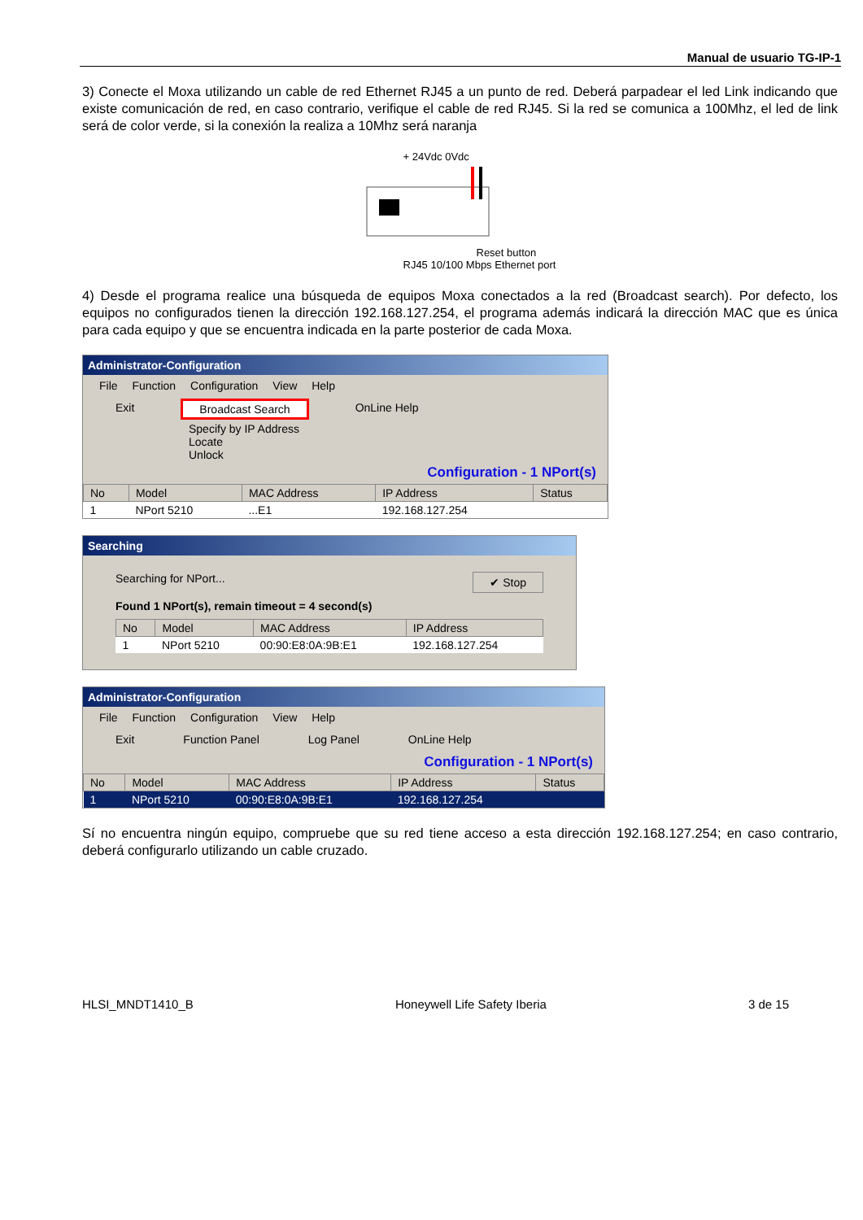Manual de usuario TG-IP-1
3) Conecte el Moxa utilizando un cable de red Ethernet RJ45 a un punto de red. Deberá parpadear el led Link indicando que existe comunicación de red, en caso contrario, verifique el cable de red RJ45. Si la red se comunica a 100Mhz, el led de link será de color verde, si la conexión la realiza a 10Mhz será naranja
+ 24Vdc 0Vdc
Reset button
RJ45 10/100 Mbps Ethernet port
4) Desde el programa realice una búsqueda de equipos Moxa conectados a la red (Broadcast search). Por defecto, los equipos no configurados tienen la dirección 192.168.127.254, el programa además indicará la dirección MAC que es única para cada equipo y que se encuentra indicada en la parte posterior de cada Moxa.
Administrator-Configuration
File Function Configuration View Help
Exit Broadcast Search OnLine Help
Specify by IP Address
Locate
Unlock
Configuration - 1 NPort(s)
| No | Model | MAC Address | IP Address | Status |
| --- | --- | --- | --- | --- |
| 1 | NPort 5210 | ...E1 | 192.168.127.254 | |
Searching
Searching for NPort... ✔ Stop
Found 1 NPort(s), remain timeout = 4 second(s)
| No | Model | MAC Address | IP Address |
| --- | --- | --- | --- |
| 1 | NPort 5210 | 00:90:E8:0A:9B:E1 | 192.168.127.254 |
Administrator-Configuration
File Function Configuration View Help
Exit Function Panel Log Panel OnLine Help
Configuration - 1 NPort(s)
| No | Model | MAC Address | IP Address | Status |
| --- | --- | --- | --- | --- |
| 1 | NPort 5210 | 00:90:E8:0A:9B:E1 | 192.168.127.254 | |
Sí no encuentra ningún equipo, compruebe que su red tiene acceso a esta dirección 192.168.127.254; en caso contrario, deberá configurarlo utilizando un cable cruzado.
HLSI_MNDT1410_B Honeywell Life Safety Iberia 3 de 15